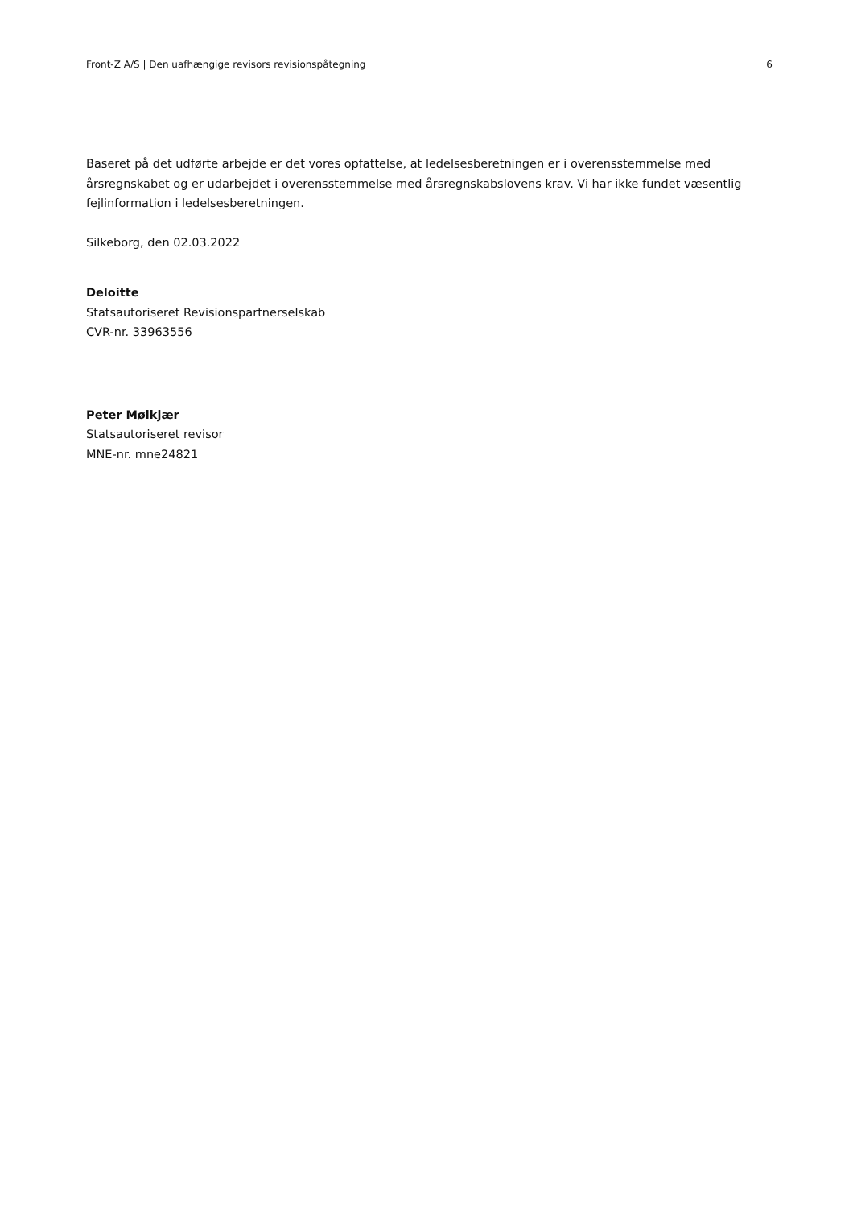Front-Z A/S | Den uafhængige revisors revisionspåtegning 6
Baseret på det udførte arbejde er det vores opfattelse, at ledelsesberetningen er i overensstemmelse med årsregnskabet og er udarbejdet i overensstemmelse med årsregnskabslovens krav. Vi har ikke fundet væsentlig fejlinformation i ledelsesberetningen.
Silkeborg, den 02.03.2022
Deloitte
Statsautoriseret Revisionspartnerselskab
CVR-nr. 33963556
Peter Mølkjær
Statsautoriseret revisor
MNE-nr. mne24821